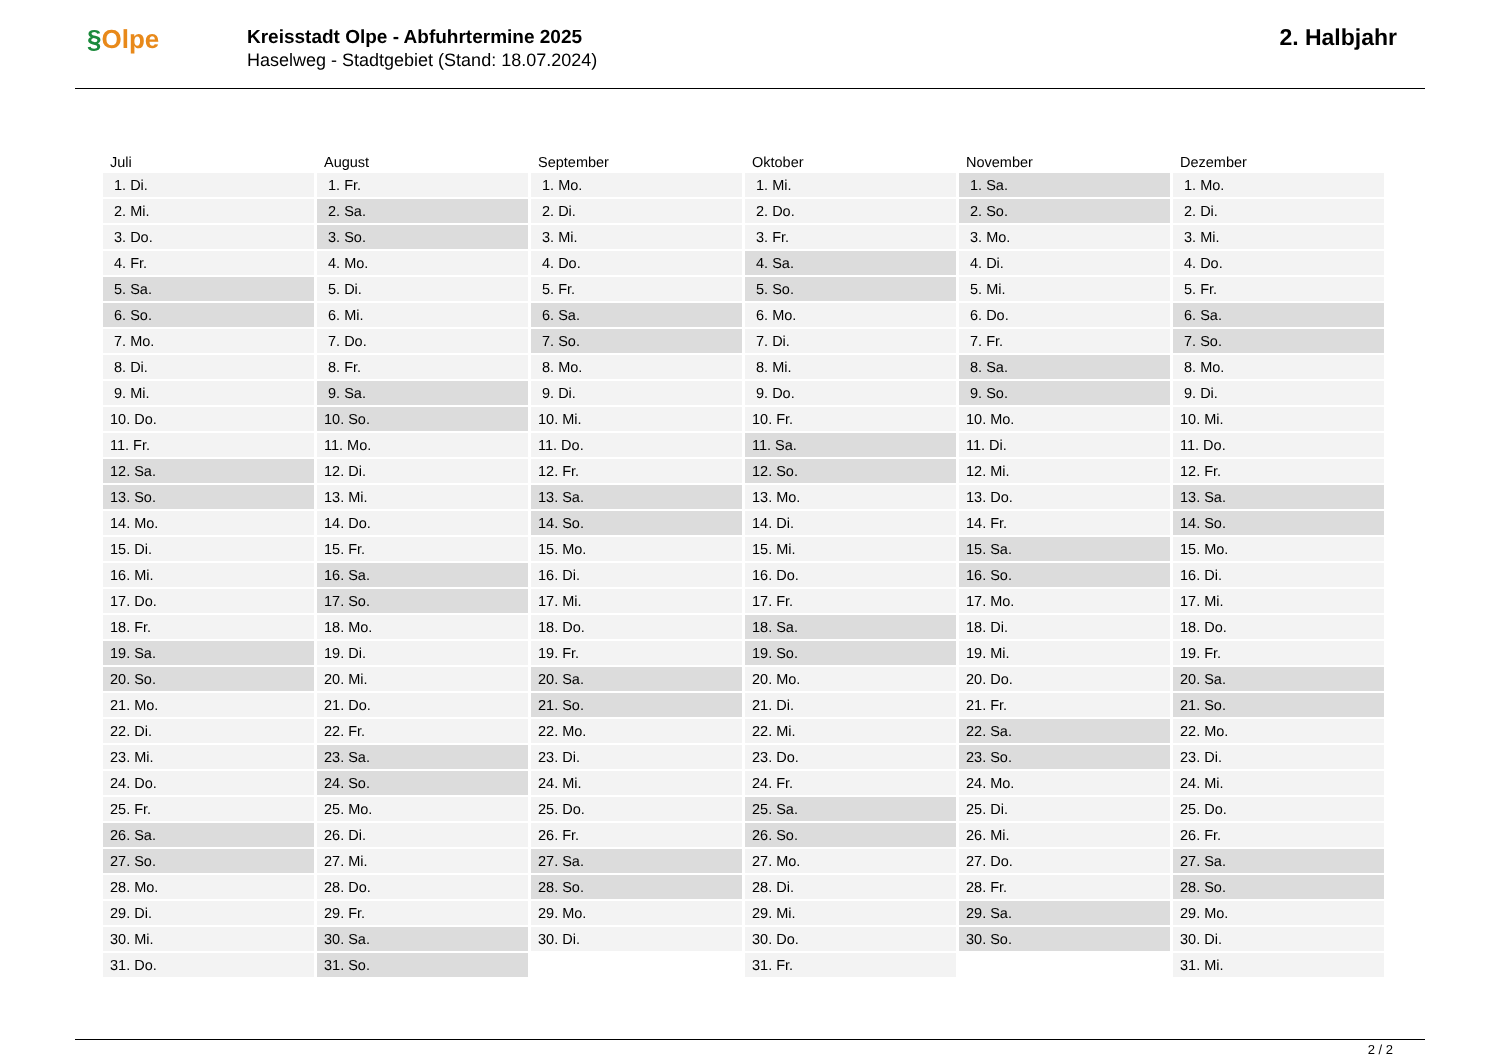§Olpe
Kreisstadt Olpe - Abfuhrtermine 2025
Haselweg - Stadtgebiet (Stand: 18.07.2024)
2. Halbjahr
| Juli | August | September | Oktober | November | Dezember |
| --- | --- | --- | --- | --- | --- |
| 1. Di. | 1. Fr. | 1. Mo. | 1. Mi. | 1. Sa. | 1. Mo. |
| 2. Mi. | 2. Sa. | 2. Di. | 2. Do. | 2. So. | 2. Di. |
| 3. Do. | 3. So. | 3. Mi. | 3. Fr. | 3. Mo. | 3. Mi. |
| 4. Fr. | 4. Mo. | 4. Do. | 4. Sa. | 4. Di. | 4. Do. |
| 5. Sa. | 5. Di. | 5. Fr. | 5. So. | 5. Mi. | 5. Fr. |
| 6. So. | 6. Mi. | 6. Sa. | 6. Mo. | 6. Do. | 6. Sa. |
| 7. Mo. | 7. Do. | 7. So. | 7. Di. | 7. Fr. | 7. So. |
| 8. Di. | 8. Fr. | 8. Mo. | 8. Mi. | 8. Sa. | 8. Mo. |
| 9. Mi. | 9. Sa. | 9. Di. | 9. Do. | 9. So. | 9. Di. |
| 10. Do. | 10. So. | 10. Mi. | 10. Fr. | 10. Mo. | 10. Mi. |
| 11. Fr. | 11. Mo. | 11. Do. | 11. Sa. | 11. Di. | 11. Do. |
| 12. Sa. | 12. Di. | 12. Fr. | 12. So. | 12. Mi. | 12. Fr. |
| 13. So. | 13. Mi. | 13. Sa. | 13. Mo. | 13. Do. | 13. Sa. |
| 14. Mo. | 14. Do. | 14. So. | 14. Di. | 14. Fr. | 14. So. |
| 15. Di. | 15. Fr. | 15. Mo. | 15. Mi. | 15. Sa. | 15. Mo. |
| 16. Mi. | 16. Sa. | 16. Di. | 16. Do. | 16. So. | 16. Di. |
| 17. Do. | 17. So. | 17. Mi. | 17. Fr. | 17. Mo. | 17. Mi. |
| 18. Fr. | 18. Mo. | 18. Do. | 18. Sa. | 18. Di. | 18. Do. |
| 19. Sa. | 19. Di. | 19. Fr. | 19. So. | 19. Mi. | 19. Fr. |
| 20. So. | 20. Mi. | 20. Sa. | 20. Mo. | 20. Do. | 20. Sa. |
| 21. Mo. | 21. Do. | 21. So. | 21. Di. | 21. Fr. | 21. So. |
| 22. Di. | 22. Fr. | 22. Mo. | 22. Mi. | 22. Sa. | 22. Mo. |
| 23. Mi. | 23. Sa. | 23. Di. | 23. Do. | 23. So. | 23. Di. |
| 24. Do. | 24. So. | 24. Mi. | 24. Fr. | 24. Mo. | 24. Mi. |
| 25. Fr. | 25. Mo. | 25. Do. | 25. Sa. | 25. Di. | 25. Do. |
| 26. Sa. | 26. Di. | 26. Fr. | 26. So. | 26. Mi. | 26. Fr. |
| 27. So. | 27. Mi. | 27. Sa. | 27. Mo. | 27. Do. | 27. Sa. |
| 28. Mo. | 28. Do. | 28. So. | 28. Di. | 28. Fr. | 28. So. |
| 29. Di. | 29. Fr. | 29. Mo. | 29. Mi. | 29. Sa. | 29. Mo. |
| 30. Mi. | 30. Sa. | 30. Di. | 30. Do. | 30. So. | 30. Di. |
| 31. Do. | 31. So. | | 31. Fr. | | 31. Mi. |
2 / 2